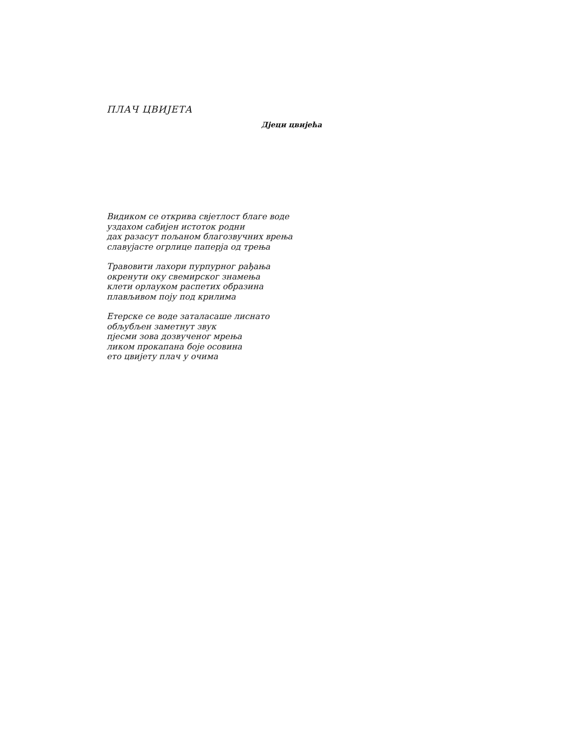ПЛАЧ ЦВИЈЕТА
Дјеци цвијећа
Видиком се открива свјетлост благе воде
уздахом сабијен истоток родни
дах разасут пољаном благозвучних врења
славујасте огрлице паперја од трења
Травовити лахори пурпурног рађања
окренути оку свемирског знамења
клети орлауком распетих образина
плављивом поју под крилима
Етерске се воде заталасаше лиснато
обљубљен заметнут звук
пјесми зова дозвученог мрења
ликом прокапана боје осовина
ето цвијету плач у очима